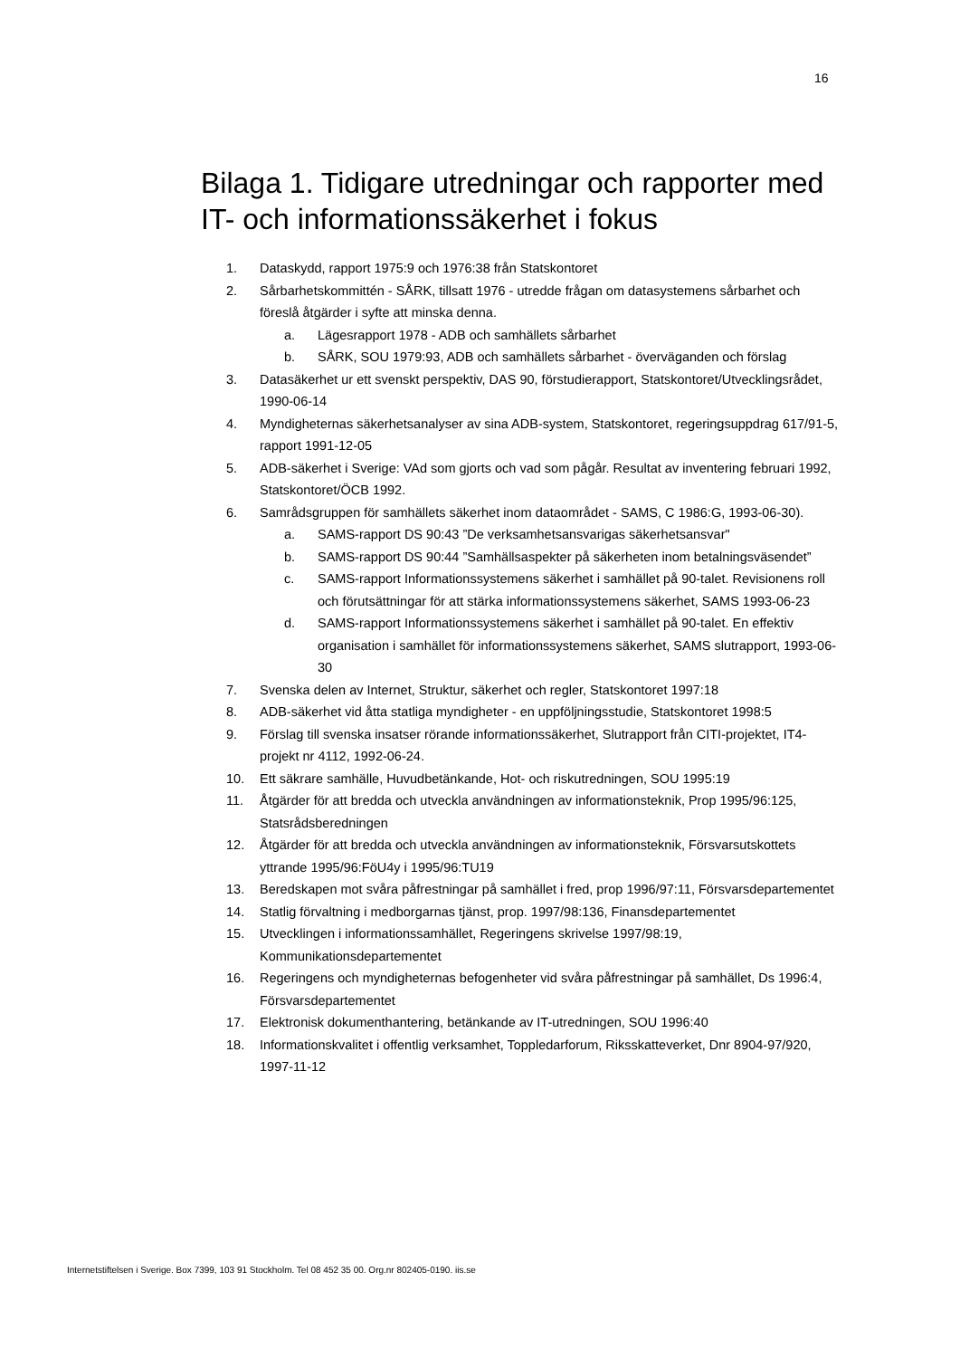16
Bilaga 1. Tidigare utredningar och rapporter med IT- och informationssäkerhet i fokus
1. Dataskydd, rapport 1975:9 och 1976:38 från Statskontoret
2. Sårbarhetskommittén - SÅRK, tillsatt 1976 - utredde frågan om datasystemens sårbarhet och föreslå åtgärder i syfte att minska denna.
a. Lägesrapport 1978 - ADB och samhällets sårbarhet
b. SÅRK, SOU 1979:93, ADB och samhällets sårbarhet - överväganden och förslag
3. Datasäkerhet ur ett svenskt perspektiv, DAS 90, förstudierapport, Statskontoret/Utvecklingsrådet, 1990-06-14
4. Myndigheternas säkerhetsanalyser av sina ADB-system, Statskontoret, regeringsuppdrag 617/91-5, rapport 1991-12-05
5. ADB-säkerhet i Sverige: VAd som gjorts och vad som pågår. Resultat av inventering februari 1992, Statskontoret/ÖCB 1992.
6. Samrådsgruppen för samhällets säkerhet inom dataområdet - SAMS, C 1986:G, 1993-06-30).
a. SAMS-rapport DS 90:43 ”De verksamhetsansvarigas säkerhetsansvar"
b. SAMS-rapport DS 90:44 ”Samhällsaspekter på säkerheten inom betalningsväsendet”
c. SAMS-rapport Informationssystemens säkerhet i samhället på 90-talet. Revisionens roll och förutsättningar för att stärka informationssystemens säkerhet, SAMS 1993-06-23
d. SAMS-rapport Informationssystemens säkerhet i samhället på 90-talet. En effektiv organisation i samhället för informationssystemens säkerhet, SAMS slutrapport, 1993-06-30
7. Svenska delen av Internet, Struktur, säkerhet och regler, Statskontoret 1997:18
8. ADB-säkerhet vid åtta statliga myndigheter - en uppföljningsstudie, Statskontoret 1998:5
9. Förslag till svenska insatser rörande informationssäkerhet, Slutrapport från CITI-projektet, IT4-projekt nr 4112, 1992-06-24.
10. Ett säkrare samhälle, Huvudbetänkande, Hot- och riskutredningen, SOU 1995:19
11. Åtgärder för att bredda och utveckla användningen av informationsteknik, Prop 1995/96:125, Statsrådsberedningen
12. Åtgärder för att bredda och utveckla användningen av informationsteknik, Försvarsutskottets yttrande 1995/96:FöU4y i 1995/96:TU19
13. Beredskapen mot svåra påfrestningar på samhället i fred, prop 1996/97:11, Försvarsdepartementet
14. Statlig förvaltning i medborgarnas tjänst, prop. 1997/98:136, Finansdepartementet
15. Utvecklingen i informationssamhället, Regeringens skrivelse 1997/98:19, Kommunikationsdepartementet
16. Regeringens och myndigheternas befogenheter vid svåra påfrestningar på samhället, Ds 1996:4, Försvarsdepartementet
17. Elektronisk dokumenthantering, betänkande av IT-utredningen, SOU 1996:40
18. Informationskvalitet i offentlig verksamhet, Toppledarforum, Riksskatteverket, Dnr 8904-97/920, 1997-11-12
Internetstiftelsen i Sverige. Box 7399, 103 91 Stockholm. Tel 08 452 35 00. Org.nr 802405-0190. iis.se